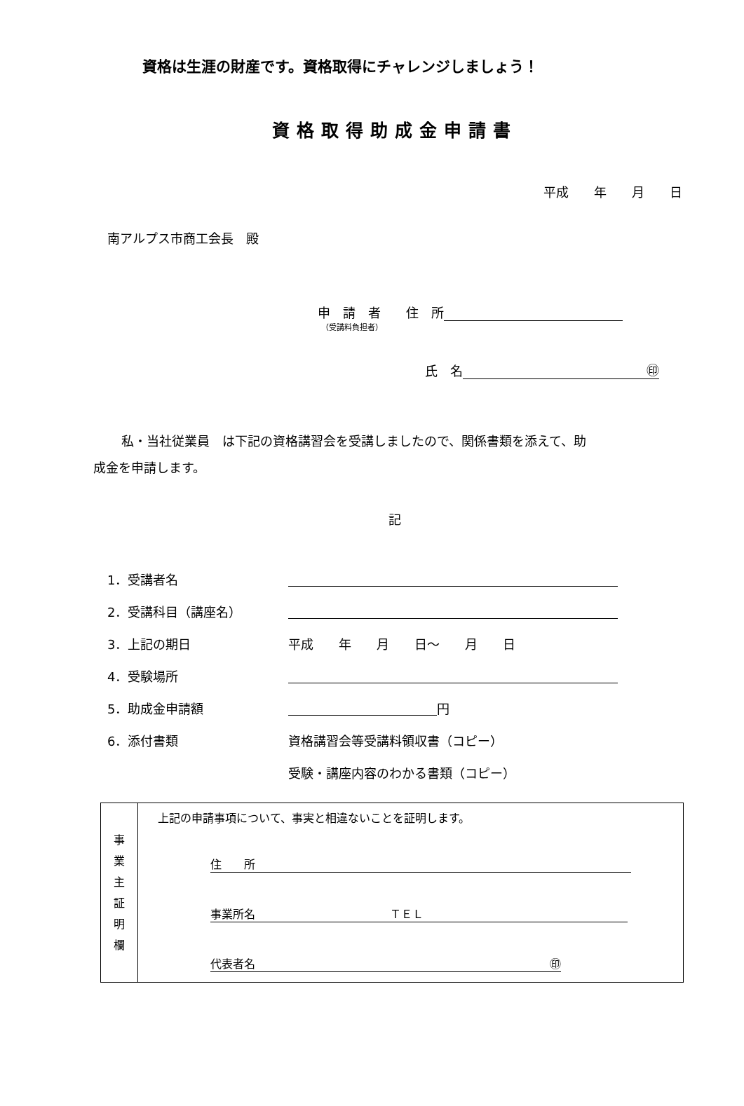資格は生涯の財産です。資格取得にチャレンジしましょう！
資格取得助成金申請書
平成　　年　　月　　日
南アルプス市商工会長　殿
申　請　者　　住　所
（受講料負担者）
氏　名 ㊞
私・当社従業員　は下記の資格講習会を受講しましたので、関係書類を添えて、助
成金を申請します。
記
1．受講者名
2．受講科目（講座名）
3．上記の期日 平成　　年　　月　　日～　　月　　日
4．受験場所
5．助成金申請額 円
6．添付書類 資格講習会等受講料領収書（コピー）
受験・講座内容のわかる書類（コピー）
| 事 業 主 証 明 欄 | 上記の申請事項について、事実と相違ないことを証明します。 住 所 事業所名 ＴＥＬ 代表者名 ㊞ |